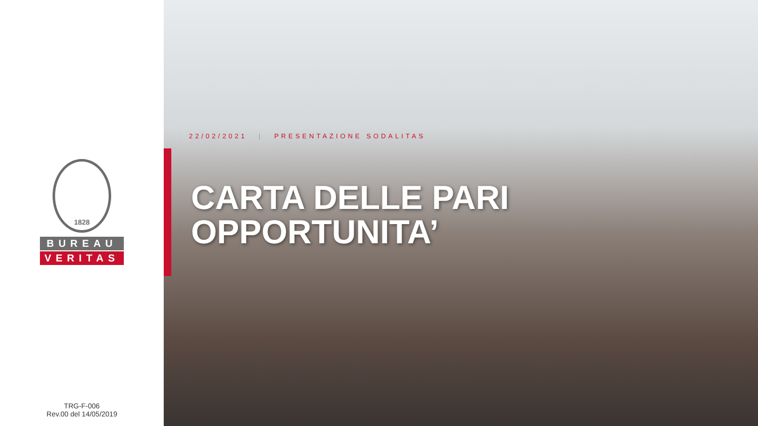1828
BUREAU
VERITAS
TRG-F-006
Rev.00 del 14/05/2019
22/02/2021 | PRESENTAZIONE SODALITAS
CARTA DELLE PARI
OPPORTUNITA’